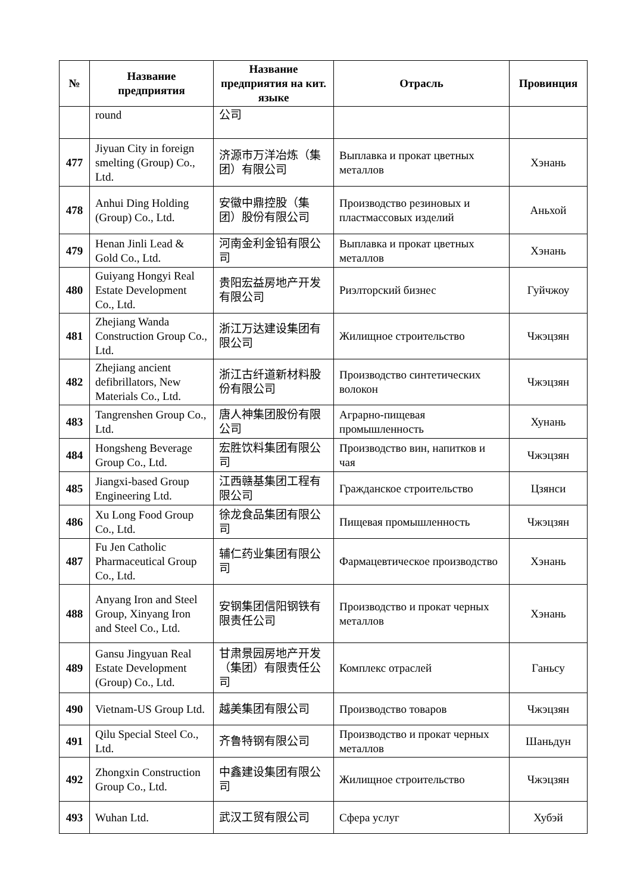| № | Название предприятия | Название предприятия на кит. языке | Отрасль | Провинция |
| --- | --- | --- | --- | --- |
| | round | 公司 | | |
| 477 | Jiyuan City in foreign smelting (Group) Co., Ltd. | 济源市万洋冶炼（集团）有限公司 | Выплавка и прокат цветных металлов | Хэнань |
| 478 | Anhui Ding Holding (Group) Co., Ltd. | 安徽中鼎控股（集团）股份有限公司 | Производство резиновых и пластмассовых изделий | Аньхой |
| 479 | Henan Jinli Lead & Gold Co., Ltd. | 河南金利金铅有限公司 | Выплавка и прокат цветных металлов | Хэнань |
| 480 | Guiyang Hongyi Real Estate Development Co., Ltd. | 贵阳宏益房地产开发有限公司 | Риэлторский бизнес | Гуйчжоу |
| 481 | Zhejiang Wanda Construction Group Co., Ltd. | 浙江万达建设集团有限公司 | Жилищное строительство | Чжэцзян |
| 482 | Zhejiang ancient defibrillators, New Materials Co., Ltd. | 浙江古纤道新材料股份有限公司 | Производство синтетических волокон | Чжэцзян |
| 483 | Tangrenshen Group Co., Ltd. | 唐人神集团股份有限公司 | Аграрно-пищевая промышленность | Хунань |
| 484 | Hongsheng Beverage Group Co., Ltd. | 宏胜饮料集团有限公司 | Производство вин, напитков и чая | Чжэцзян |
| 485 | Jiangxi-based Group Engineering Ltd. | 江西赣基集团工程有限公司 | Гражданское строительство | Цзянси |
| 486 | Xu Long Food Group Co., Ltd. | 徐龙食品集团有限公司 | Пищевая промышленность | Чжэцзян |
| 487 | Fu Jen Catholic Pharmaceutical Group Co., Ltd. | 辅仁药业集团有限公司 | Фармацевтическое производство | Хэнань |
| 488 | Anyang Iron and Steel Group, Xinyang Iron and Steel Co., Ltd. | 安钢集团信阳钢铁有限责任公司 | Производство и прокат черных металлов | Хэнань |
| 489 | Gansu Jingyuan Real Estate Development (Group) Co., Ltd. | 甘肃景园房地产开发（集团）有限责任公司 | Комплекс отраслей | Ганьсу |
| 490 | Vietnam-US Group Ltd. | 越美集团有限公司 | Производство товаров | Чжэцзян |
| 491 | Qilu Special Steel Co., Ltd. | 齐鲁特钢有限公司 | Производство и прокат черных металлов | Шаньдун |
| 492 | Zhongxin Construction Group Co., Ltd. | 中鑫建设集团有限公司 | Жилищное строительство | Чжэцзян |
| 493 | Wuhan Ltd. | 武汉工贸有限公司 | Сфера услуг | Хубэй |